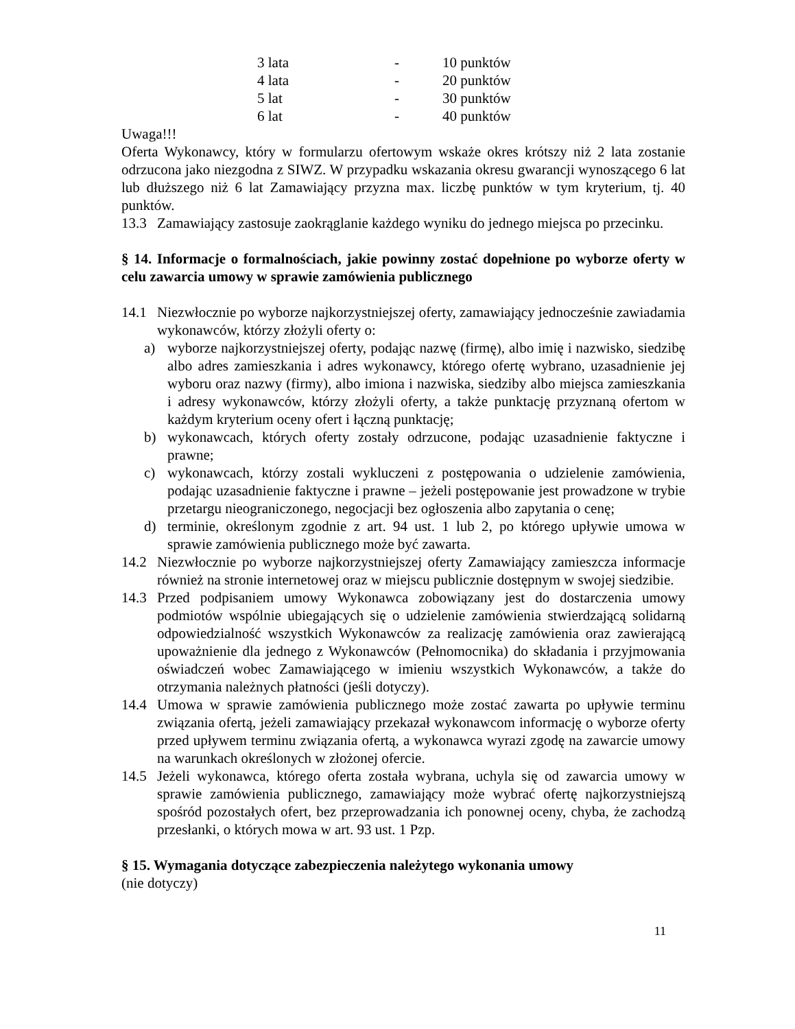| 3 lata | - | 10 punktów |
| 4 lata | - | 20 punktów |
| 5 lat | - | 30 punktów |
| 6 lat | - | 40 punktów |
Uwaga!!!
Oferta Wykonawcy, który w formularzu ofertowym wskaże okres krótszy niż 2 lata zostanie odrzucona jako niezgodna z SIWZ. W przypadku wskazania okresu gwarancji wynoszącego 6 lat lub dłuższego niż 6 lat Zamawiający przyzna max. liczbę punktów w tym kryterium, tj. 40 punktów.
13.3 Zamawiający zastosuje zaokrąglanie każdego wyniku do jednego miejsca po przecinku.
§ 14. Informacje o formalnościach, jakie powinny zostać dopełnione po wyborze oferty w celu zawarcia umowy w sprawie zamówienia publicznego
14.1 Niezwłocznie po wyborze najkorzystniejszej oferty, zamawiający jednocześnie zawiadamia wykonawców, którzy złożyli oferty o:
a) wyborze najkorzystniejszej oferty, podając nazwę (firmę), albo imię i nazwisko, siedzibę albo adres zamieszkania i adres wykonawcy, którego ofertę wybrano, uzasadnienie jej wyboru oraz nazwy (firmy), albo imiona i nazwiska, siedziby albo miejsca zamieszkania i adresy wykonawców, którzy złożyli oferty, a także punktację przyznaną ofertom w każdym kryterium oceny ofert i łączną punktację;
b) wykonawcach, których oferty zostały odrzucone, podając uzasadnienie faktyczne i prawne;
c) wykonawcach, którzy zostali wykluczeni z postępowania o udzielenie zamówienia, podając uzasadnienie faktyczne i prawne – jeżeli postępowanie jest prowadzone w trybie przetargu nieograniczonego, negocjacji bez ogłoszenia albo zapytania o cenę;
d) terminie, określonym zgodnie z art. 94 ust. 1 lub 2, po którego upływie umowa w sprawie zamówienia publicznego może być zawarta.
14.2 Niezwłocznie po wyborze najkorzystniejszej oferty Zamawiający zamieszcza informacje również na stronie internetowej oraz w miejscu publicznie dostępnym w swojej siedzibie.
14.3 Przed podpisaniem umowy Wykonawca zobowiązany jest do dostarczenia umowy podmiotów wspólnie ubiegających się o udzielenie zamówienia stwierdzającą solidarną odpowiedzialność wszystkich Wykonawców za realizację zamówienia oraz zawierającą upoważnienie dla jednego z Wykonawców (Pełnomocnika) do składania i przyjmowania oświadczeń wobec Zamawiającego w imieniu wszystkich Wykonawców, a także do otrzymania należnych płatności (jeśli dotyczy).
14.4 Umowa w sprawie zamówienia publicznego może zostać zawarta po upływie terminu związania ofertą, jeżeli zamawiający przekazał wykonawcom informację o wyborze oferty przed upływem terminu związania ofertą, a wykonawca wyrazi zgodę na zawarcie umowy na warunkach określonych w złożonej ofercie.
14.5 Jeżeli wykonawca, którego oferta została wybrana, uchyla się od zawarcia umowy w sprawie zamówienia publicznego, zamawiający może wybrać ofertę najkorzystniejszą spośród pozostałych ofert, bez przeprowadzania ich ponownej oceny, chyba, że zachodzą przesłanki, o których mowa w art. 93 ust. 1 Pzp.
§ 15. Wymagania dotyczące zabezpieczenia należytego wykonania umowy
(nie dotyczy)
11